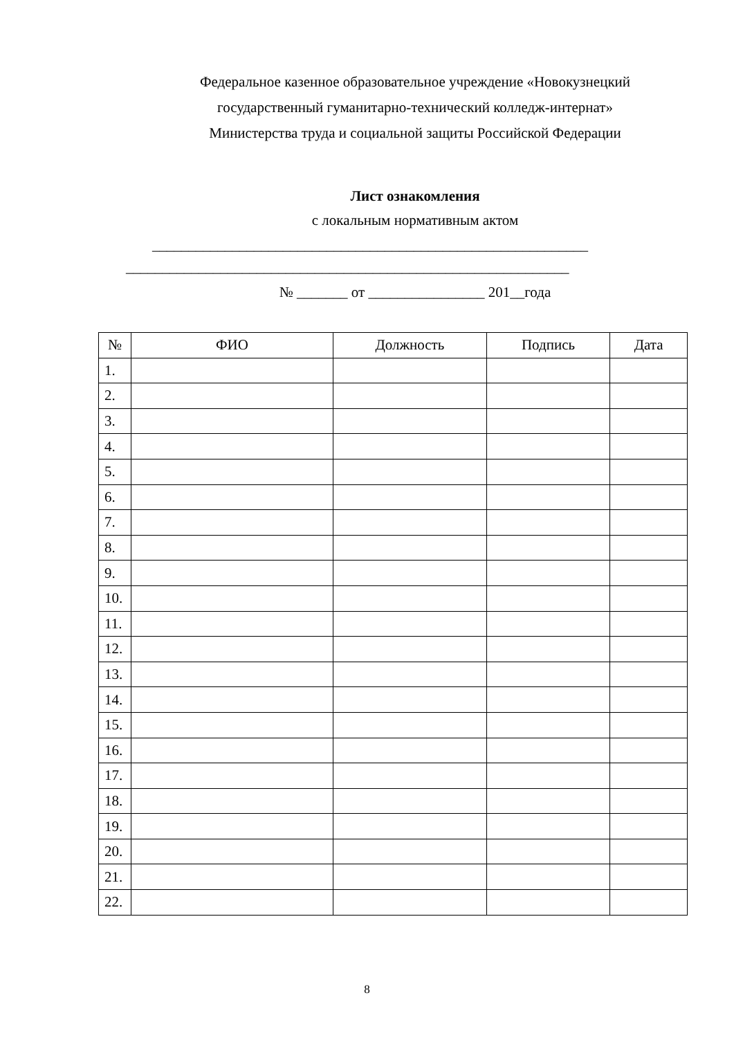Федеральное казенное образовательное учреждение «Новокузнецкий
государственный гуманитарно-технический колледж-интернат»
Министерства труда и социальной защиты Российской Федерации
Лист ознакомления
с локальным нормативным актом
____________________________________________________________
_____________________________________________________________
№ _______ от ________________ 201__года
| № | ФИО | Должность | Подпись | Дата |
| --- | --- | --- | --- | --- |
| 1. | | | | |
| 2. | | | | |
| 3. | | | | |
| 4. | | | | |
| 5. | | | | |
| 6. | | | | |
| 7. | | | | |
| 8. | | | | |
| 9. | | | | |
| 10. | | | | |
| 11. | | | | |
| 12. | | | | |
| 13. | | | | |
| 14. | | | | |
| 15. | | | | |
| 16. | | | | |
| 17. | | | | |
| 18. | | | | |
| 19. | | | | |
| 20. | | | | |
| 21. | | | | |
| 22. | | | | |
8